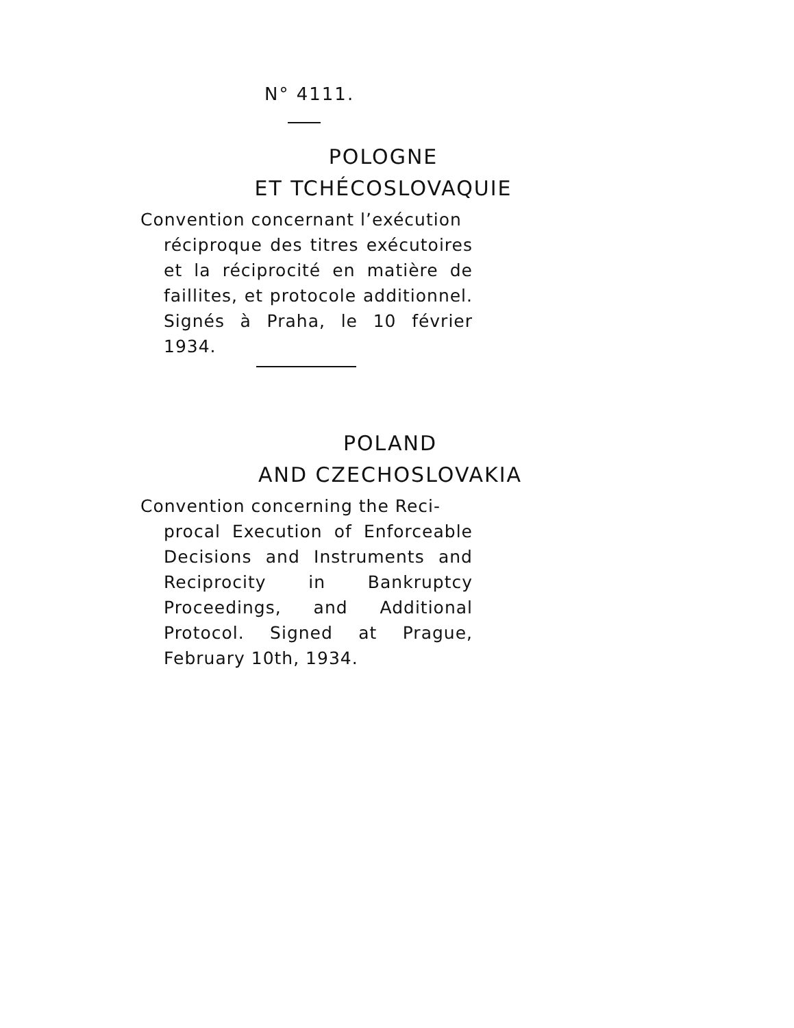N° 4111.
POLOGNE
ET TCHÉCOSLOVAQUIE
Convention concernant l’exécution
réciproque des titres exécutoires et la réciprocité en matière de faillites, et protocole additionnel. Signés à Praha, le 10 février 1934.
POLAND
AND CZECHOSLOVAKIA
Convention concerning the Reci-
procal Execution of Enforceable Decisions and Instruments and Reciprocity in Bankruptcy Proceedings, and Additional Protocol. Signed at Prague, February 10th, 1934.